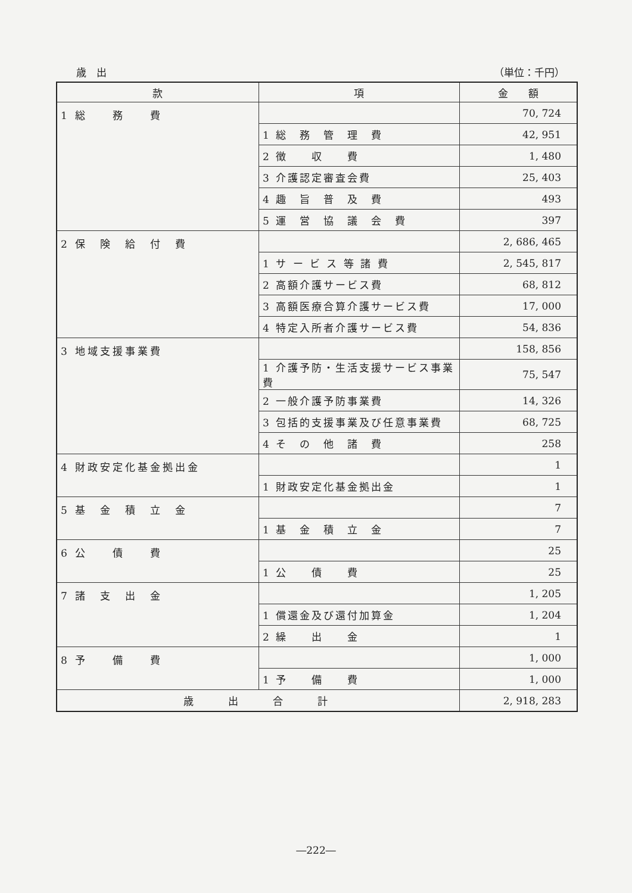歳　出 （単位：千円）
| 款 | 項 | 金 額 |
| --- | --- | --- |
| 1 総 務 費 | | 70, 724 |
| | 1 総 務 管 理 費 | 42, 951 |
| | 2 徴 収 費 | 1, 480 |
| | 3 介護認定審査会費 | 25, 403 |
| | 4 趣 旨 普 及 費 | 493 |
| | 5 運 営 協 議 会 費 | 397 |
| 2 保 険 給 付 費 | | 2, 686, 465 |
| | 1 サ ー ビ ス 等 諸 費 | 2, 545, 817 |
| | 2 高額介護サービス費 | 68, 812 |
| | 3 高額医療合算介護サービス費 | 17, 000 |
| | 4 特定入所者介護サービス費 | 54, 836 |
| 3 地域支援事業費 | | 158, 856 |
| | 1 介護予防・生活支援サービス事業費 | 75, 547 |
| | 2 一般介護予防事業費 | 14, 326 |
| | 3 包括的支援事業及び任意事業費 | 68, 725 |
| | 4 そ の 他 諸 費 | 258 |
| 4 財政安定化基金拠出金 | | 1 |
| | 1 財政安定化基金拠出金 | 1 |
| 5 基 金 積 立 金 | | 7 |
| | 1 基 金 積 立 金 | 7 |
| 6 公 債 費 | | 25 |
| | 1 公 債 費 | 25 |
| 7 諸 支 出 金 | | 1, 205 |
| | 1 償還金及び還付加算金 | 1, 204 |
| | 2 繰 出 金 | 1 |
| 8 予 備 費 | | 1, 000 |
| | 1 予 備 費 | 1, 000 |
| 歳 出 合 計 | | 2, 918, 283 |
―222―